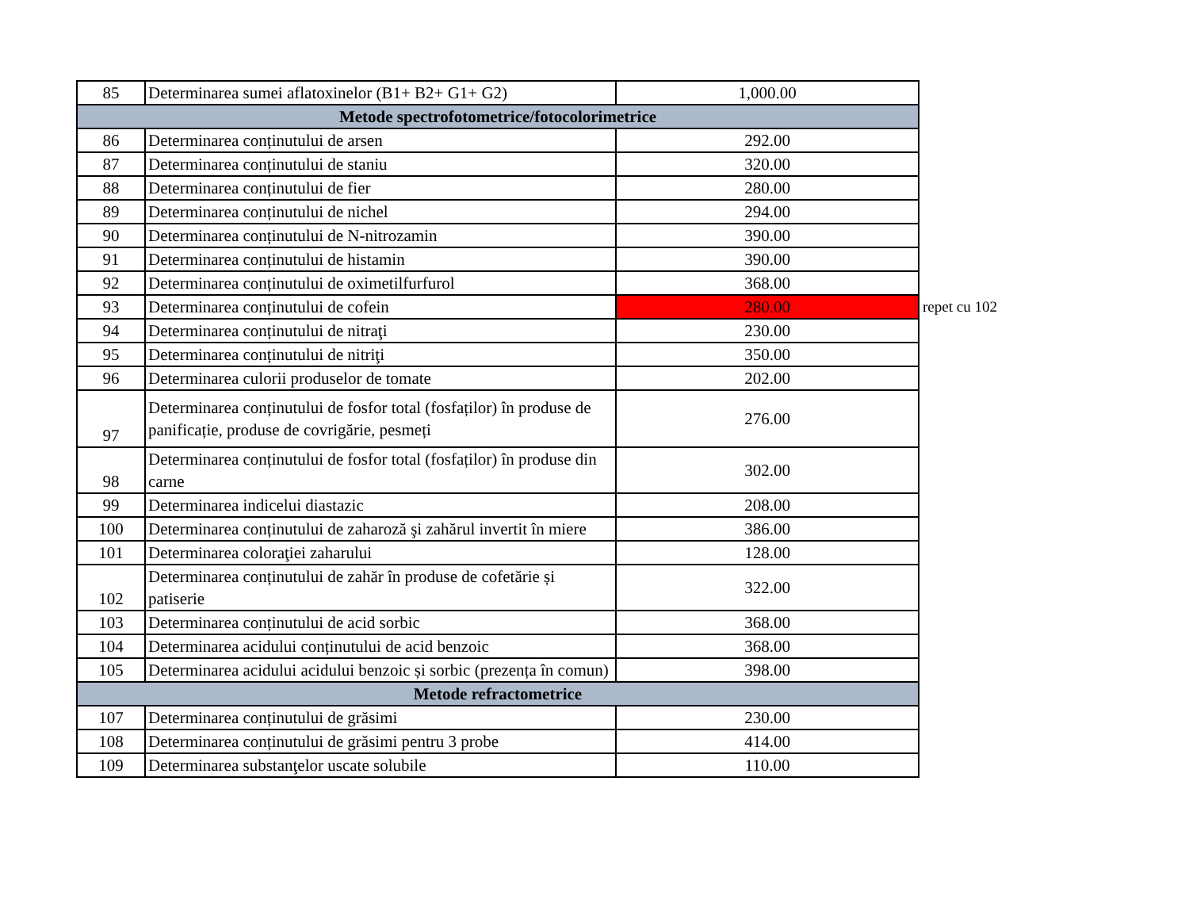| 85 | Determinarea sumei aflatoxinelor (B1+ B2+ G1+ G2) | 1,000.00 | |
| Metode spectrofotometrice/fotocolorimetrice | | | |
| 86 | Determinarea conținutului de arsen | 292.00 | |
| 87 | Determinarea conținutului de staniu | 320.00 | |
| 88 | Determinarea conținutului de fier | 280.00 | |
| 89 | Determinarea conținutului de nichel | 294.00 | |
| 90 | Determinarea conținutului de N-nitrozamin | 390.00 | |
| 91 | Determinarea conținutului de histamin | 390.00 | |
| 92 | Determinarea conținutului de oximetilfurfurol | 368.00 | |
| 93 | Determinarea conținutului de cofein | 280.00 | repet cu 102 |
| 94 | Determinarea conținutului de nitraţi | 230.00 | |
| 95 | Determinarea conținutului de nitriţi | 350.00 | |
| 96 | Determinarea culorii produselor de tomate | 202.00 | |
| 97 | Determinarea conținutului de fosfor total (fosfaților) în produse de panificație, produse de covrigărie, pesmeți | 276.00 | |
| 98 | Determinarea conținutului de fosfor total (fosfaților) în produse din carne | 302.00 | |
| 99 | Determinarea indicelui diastazic | 208.00 | |
| 100 | Determinarea conținutului de zaharoză şi zahărul invertit în miere | 386.00 | |
| 101 | Determinarea coloraţiei zaharului | 128.00 | |
| 102 | Determinarea conținutului de zahăr în produse de cofetărie și patiserie | 322.00 | |
| 103 | Determinarea conținutului de acid sorbic | 368.00 | |
| 104 | Determinarea acidului conținutului de acid benzoic | 368.00 | |
| 105 | Determinarea acidului acidului benzoic și sorbic (prezența în comun) | 398.00 | |
| Metode refractometrice | | | |
| 107 | Determinarea conținutului de grăsimi | 230.00 | |
| 108 | Determinarea conținutului de grăsimi pentru 3 probe | 414.00 | |
| 109 | Determinarea substanţelor uscate solubile | 110.00 | |